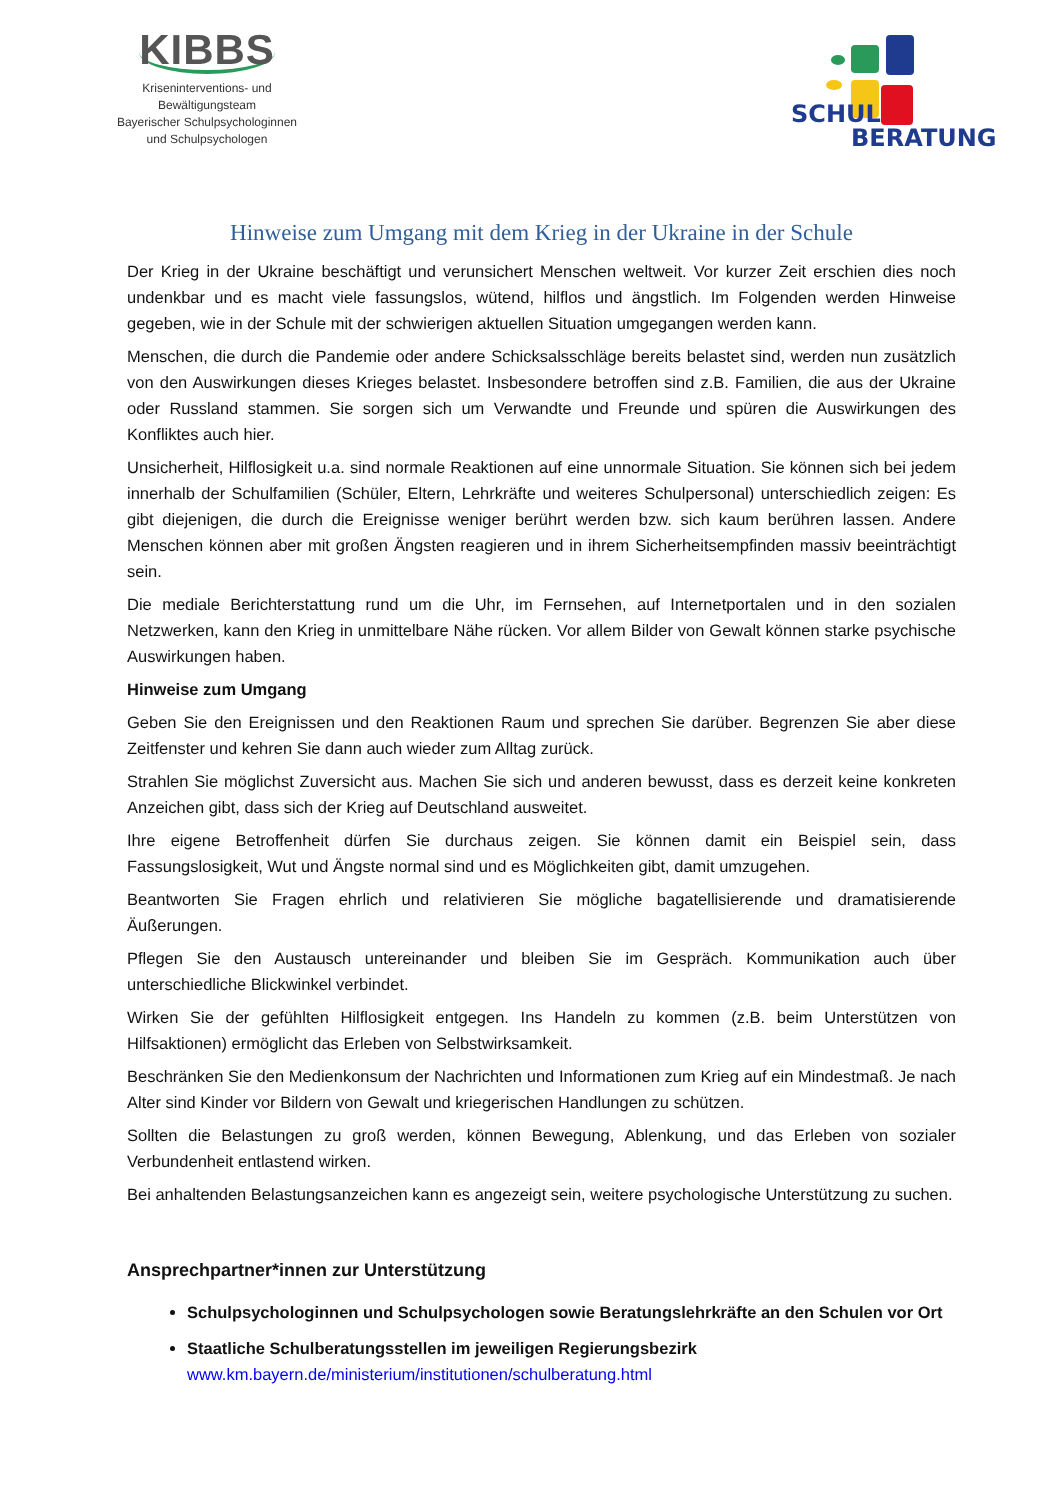KIBBS
Kriseninterventions- und
Bewältigungsteam
Bayerischer Schulpsychologinnen
und Schulpsychologen
SCHUL
BERATUNG
Hinweise zum Umgang mit dem Krieg in der Ukraine in der Schule
Der Krieg in der Ukraine beschäftigt und verunsichert Menschen weltweit. Vor kurzer Zeit erschien dies noch undenkbar und es macht viele fassungslos, wütend, hilflos und ängstlich. Im Folgenden werden Hinweise gegeben, wie in der Schule mit der schwierigen aktuellen Situation umgegangen werden kann.
Menschen, die durch die Pandemie oder andere Schicksalsschläge bereits belastet sind, werden nun zusätzlich von den Auswirkungen dieses Krieges belastet. Insbesondere betroffen sind z.B. Familien, die aus der Ukraine oder Russland stammen. Sie sorgen sich um Verwandte und Freunde und spüren die Auswirkungen des Konfliktes auch hier.
Unsicherheit, Hilflosigkeit u.a. sind normale Reaktionen auf eine unnormale Situation. Sie können sich bei jedem innerhalb der Schulfamilien (Schüler, Eltern, Lehrkräfte und weiteres Schulpersonal) unterschiedlich zeigen: Es gibt diejenigen, die durch die Ereignisse weniger berührt werden bzw. sich kaum berühren lassen. Andere Menschen können aber mit großen Ängsten reagieren und in ihrem Sicherheitsempfinden massiv beeinträchtigt sein.
Die mediale Berichterstattung rund um die Uhr, im Fernsehen, auf Internetportalen und in den sozialen Netzwerken, kann den Krieg in unmittelbare Nähe rücken. Vor allem Bilder von Gewalt können starke psychische Auswirkungen haben.
Hinweise zum Umgang
Geben Sie den Ereignissen und den Reaktionen Raum und sprechen Sie darüber. Begrenzen Sie aber diese Zeitfenster und kehren Sie dann auch wieder zum Alltag zurück.
Strahlen Sie möglichst Zuversicht aus. Machen Sie sich und anderen bewusst, dass es derzeit keine konkreten Anzeichen gibt, dass sich der Krieg auf Deutschland ausweitet.
Ihre eigene Betroffenheit dürfen Sie durchaus zeigen. Sie können damit ein Beispiel sein, dass Fassungslosigkeit, Wut und Ängste normal sind und es Möglichkeiten gibt, damit umzugehen.
Beantworten Sie Fragen ehrlich und relativieren Sie mögliche bagatellisierende und dramatisierende Äußerungen.
Pflegen Sie den Austausch untereinander und bleiben Sie im Gespräch. Kommunikation auch über unterschiedliche Blickwinkel verbindet.
Wirken Sie der gefühlten Hilflosigkeit entgegen. Ins Handeln zu kommen (z.B. beim Unterstützen von Hilfsaktionen) ermöglicht das Erleben von Selbstwirksamkeit.
Beschränken Sie den Medienkonsum der Nachrichten und Informationen zum Krieg auf ein Mindestmaß. Je nach Alter sind Kinder vor Bildern von Gewalt und kriegerischen Handlungen zu schützen.
Sollten die Belastungen zu groß werden, können Bewegung, Ablenkung, und das Erleben von sozialer Verbundenheit entlastend wirken.
Bei anhaltenden Belastungsanzeichen kann es angezeigt sein, weitere psychologische Unterstützung zu suchen.
Ansprechpartner*innen zur Unterstützung
Schulpsychologinnen und Schulpsychologen sowie Beratungslehrkräfte an den Schulen vor Ort
Staatliche Schulberatungsstellen im jeweiligen Regierungsbezirk
www.km.bayern.de/ministerium/institutionen/schulberatung.html